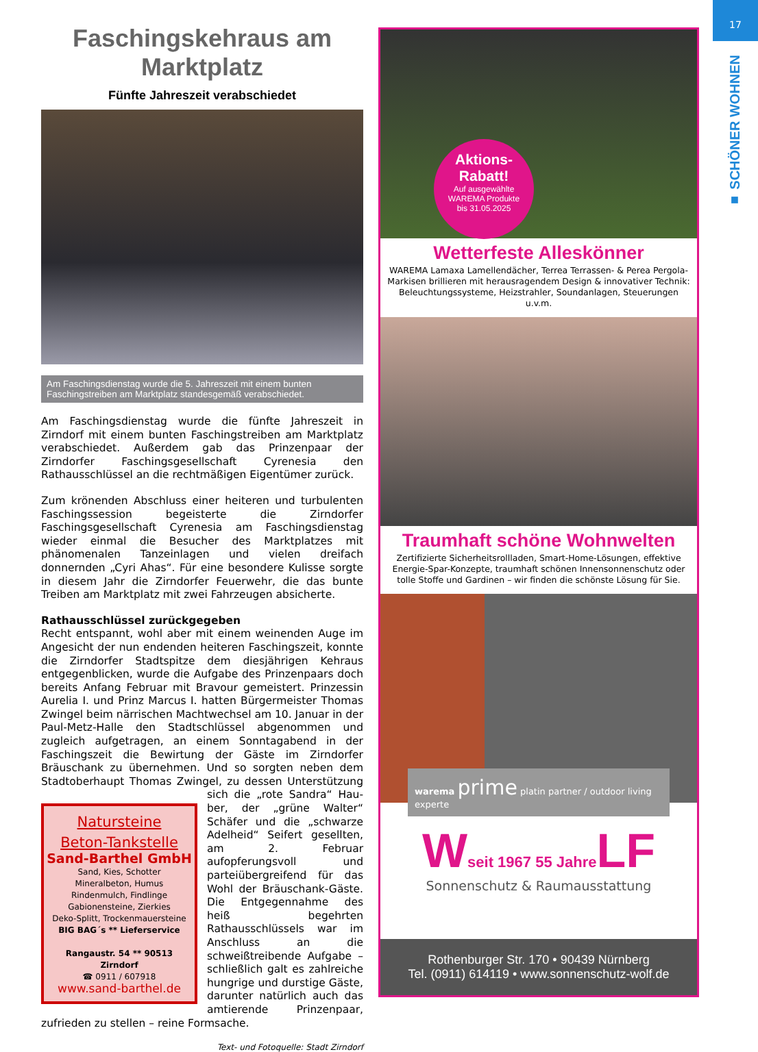17
■ SCHÖNER WOHNEN
Faschingskehraus am Marktplatz
Fünfte Jahreszeit verabschiedet
Am Faschingsdienstag wurde die 5. Jahreszeit mit einem bunten Faschingstreiben am Marktplatz standesgemäß verabschiedet.
Am Faschingsdienstag wurde die fünfte Jahreszeit in Zirndorf mit einem bunten Faschingstreiben am Marktplatz verabschiedet. Außerdem gab das Prinzenpaar der Zirndorfer Faschingsgesellschaft Cyrenesia den Rathausschlüssel an die rechtmäßigen Eigentümer zurück.
Zum krönenden Abschluss einer heiteren und turbulenten Faschingssession begeisterte die Zirndorfer Faschingsgesellschaft Cyrenesia am Faschingsdienstag wieder einmal die Besucher des Marktplatzes mit phänomenalen Tanzeinlagen und vielen dreifach donnernden „Cyri Ahas“. Für eine besondere Kulisse sorgte in diesem Jahr die Zirndorfer Feuerwehr, die das bunte Treiben am Marktplatz mit zwei Fahrzeugen absicherte.
Rathausschlüssel zurückgegeben
Recht entspannt, wohl aber mit einem weinenden Auge im Angesicht der nun endenden heiteren Faschingszeit, konnte die Zirndorfer Stadtspitze dem diesjährigen Kehraus entgegenblicken, wurde die Aufgabe des Prinzenpaars doch bereits Anfang Februar mit Bravour gemeistert. Prinzessin Aurelia I. und Prinz Marcus I. hatten Bürgermeister Thomas Zwingel beim närrischen Machtwechsel am 10. Januar in der Paul-Metz-Halle den Stadtschlüssel abgenommen und zugleich aufgetragen, an einem Sonntagabend in der Faschingszeit die Bewirtung der Gäste im Zirndorfer Bräuschank zu übernehmen. Und so sorgten neben dem Stadtoberhaupt Thomas Zwingel, zu dessen Unterstützung sich die „rote Sandra“ Hau- Natursteine
Beton-Tankstelle
Sand-Barthel GmbH
Sand, Kies, Schotter
Mineralbeton, Humus
Rindenmulch, Findlinge
Gabionensteine, Zierkies
Deko-Splitt, Trockenmauersteine
BIG BAG´s ** Lieferservice
Rangaustr. 54 ** 90513 Zirndorf
☎ 0911 / 607918
www.sand-barthel.de ber, der „grüne Walter“ Schäfer und die „schwarze Adelheid“ Seifert gesellten, am 2. Februar aufopferungsvoll und parteiübergreifend für das Wohl der Bräuschank-Gäste. Die Entgegennahme des heiß begehrten Rathausschlüssels war im Anschluss an die schweißtreibende Aufgabe – schließlich galt es zahlreiche hungrige und durstige Gäste, darunter natürlich auch das amtierende Prinzenpaar, zufrieden zu stellen – reine Formsache.
Text- und Fotoquelle: Stadt Zirndorf
Aktions-
Rabatt!
Auf ausgewählte
WAREMA Produkte
bis 31.05.2025
Wetterfeste Alleskönner
WAREMA Lamaxa Lamellendächer, Terrea Terrassen- & Perea Pergola-Markisen brillieren mit herausragendem Design & innovativer Technik: Beleuchtungssysteme, Heizstrahler, Soundanlagen, Steuerungen u.v.m.
Traumhaft schöne Wohnwelten
Zertifizierte Sicherheitsrollladen, Smart-Home-Lösungen, effektive Energie-Spar-Konzepte, traumhaft schönen Innensonnenschutz oder tolle Stoffe und Gardinen – wir finden die schönste Lösung für Sie.
warema prime platin partner / outdoor living experte
Wseit 1967 55 Jahre LF
Sonnenschutz & Raumausstattung
Rothenburger Str. 170 • 90439 Nürnberg
Tel. (0911) 614119 • www.sonnenschutz-wolf.de